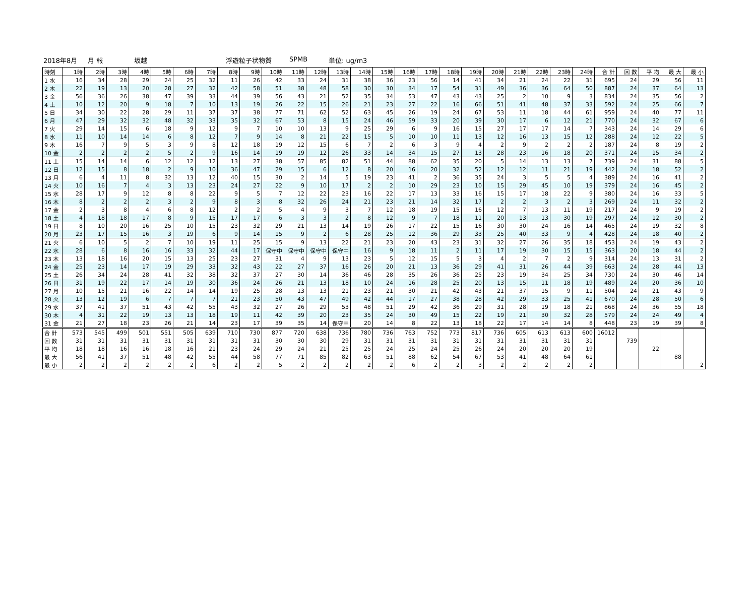2018年8月 月 報 坂越 浮遊粒子状物質 SPMB 単位: ug/m3
| 時刻 | 1時 | 2時 | 3時 | 4時 | 5時 | 6時 | 7時 | 8時 | 9時 | 10時 | 11時 | 12時 | 13時 | 14時 | 15時 | 16時 | 17時 | 18時 | 19時 | 20時 | 21時 | 22時 | 23時 | 24時 | 合 計 | 回 数 | 平 均 | 最 大 | 最 小 |
| --- | --- | --- | --- | --- | --- | --- | --- | --- | --- | --- | --- | --- | --- | --- | --- | --- | --- | --- | --- | --- | --- | --- | --- | --- | --- | --- | --- | --- | --- |
| 1 水 | 16 | 34 | 28 | 29 | 24 | 25 | 32 | 11 | 26 | 42 | 33 | 24 | 31 | 38 | 36 | 23 | 56 | 14 | 41 | 34 | 21 | 24 | 22 | 31 | 695 | 24 | 29 | 56 | 11 |
| 2 木 | 22 | 19 | 13 | 20 | 28 | 27 | 32 | 42 | 58 | 51 | 38 | 48 | 58 | 30 | 30 | 34 | 17 | 54 | 31 | 49 | 36 | 36 | 64 | 50 | 887 | 24 | 37 | 64 | 13 |
| 3 金 | 56 | 36 | 26 | 38 | 47 | 39 | 33 | 44 | 39 | 56 | 43 | 21 | 52 | 35 | 34 | 53 | 47 | 43 | 43 | 25 | 2 | 10 | 9 | 3 | 834 | 24 | 35 | 56 | 2 |
| 4 土 | 10 | 12 | 20 | 9 | 18 | 7 | 10 | 13 | 19 | 26 | 22 | 15 | 26 | 21 | 23 | 27 | 22 | 16 | 66 | 51 | 41 | 48 | 37 | 33 | 592 | 24 | 25 | 66 | 7 |
| 5 日 | 34 | 30 | 22 | 28 | 29 | 11 | 37 | 37 | 38 | 77 | 71 | 62 | 52 | 63 | 45 | 26 | 19 | 24 | 67 | 53 | 11 | 18 | 44 | 61 | 959 | 24 | 40 | 77 | 11 |
| 6 月 | 47 | 29 | 32 | 32 | 48 | 32 | 33 | 35 | 32 | 67 | 53 | 8 | 15 | 24 | 46 | 59 | 33 | 20 | 39 | 30 | 17 | 6 | 12 | 21 | 770 | 24 | 32 | 67 | 6 |
| 7 火 | 29 | 14 | 15 | 6 | 18 | 9 | 12 | 9 | 7 | 10 | 10 | 13 | 9 | 25 | 29 | 6 | 9 | 16 | 15 | 27 | 17 | 17 | 14 | 7 | 343 | 24 | 14 | 29 | 6 |
| 8 水 | 11 | 10 | 14 | 14 | 6 | 8 | 12 | 7 | 9 | 14 | 8 | 21 | 22 | 15 | 5 | 10 | 10 | 11 | 13 | 12 | 16 | 13 | 15 | 12 | 288 | 24 | 12 | 22 | 5 |
| 9 木 | 16 | 7 | 9 | 5 | 3 | 9 | 8 | 12 | 18 | 19 | 12 | 15 | 6 | 7 | 2 | 6 | 3 | 9 | 4 | 2 | 9 | 2 | 2 | 2 | 187 | 24 | 8 | 19 | 2 |
| 10 金 | 2 | 2 | 2 | 2 | 5 | 2 | 9 | 16 | 14 | 19 | 19 | 12 | 26 | 33 | 14 | 34 | 15 | 27 | 13 | 28 | 23 | 16 | 18 | 20 | 371 | 24 | 15 | 34 | 2 |
| 11 土 | 15 | 14 | 14 | 6 | 12 | 12 | 12 | 13 | 27 | 38 | 57 | 85 | 82 | 51 | 44 | 88 | 62 | 35 | 20 | 5 | 14 | 13 | 13 | 7 | 739 | 24 | 31 | 88 | 5 |
| 12 日 | 12 | 15 | 8 | 18 | 2 | 9 | 10 | 36 | 47 | 29 | 15 | 6 | 12 | 8 | 20 | 16 | 20 | 32 | 52 | 12 | 12 | 11 | 21 | 19 | 442 | 24 | 18 | 52 | 2 |
| 13 月 | 6 | 4 | 11 | 8 | 32 | 13 | 12 | 40 | 15 | 30 | 2 | 14 | 5 | 19 | 23 | 41 | 2 | 36 | 35 | 24 | 3 | 5 | 5 | 4 | 389 | 24 | 16 | 41 | 2 |
| 14 火 | 10 | 16 | 7 | 4 | 3 | 13 | 23 | 24 | 27 | 22 | 9 | 10 | 17 | 2 | 2 | 10 | 29 | 23 | 10 | 15 | 29 | 45 | 10 | 19 | 379 | 24 | 16 | 45 | 2 |
| 15 水 | 28 | 17 | 9 | 12 | 8 | 8 | 22 | 9 | 5 | 7 | 12 | 22 | 23 | 16 | 22 | 17 | 13 | 33 | 16 | 15 | 17 | 18 | 22 | 9 | 380 | 24 | 16 | 33 | 5 |
| 16 木 | 8 | 2 | 2 | 2 | 3 | 2 | 9 | 8 | 3 | 8 | 32 | 26 | 24 | 21 | 23 | 21 | 14 | 32 | 17 | 2 | 2 | 3 | 2 | 3 | 269 | 24 | 11 | 32 | 2 |
| 17 金 | 2 | 3 | 8 | 4 | 6 | 8 | 12 | 2 | 2 | 5 | 4 | 9 | 3 | 7 | 12 | 18 | 19 | 15 | 16 | 12 | 7 | 13 | 11 | 19 | 217 | 24 | 9 | 19 | 2 |
| 18 土 | 4 | 18 | 18 | 17 | 8 | 9 | 15 | 17 | 17 | 6 | 3 | 3 | 2 | 8 | 12 | 9 | 7 | 18 | 11 | 20 | 13 | 13 | 30 | 19 | 297 | 24 | 12 | 30 | 2 |
| 19 日 | 8 | 10 | 20 | 16 | 25 | 10 | 15 | 23 | 32 | 29 | 21 | 13 | 14 | 19 | 26 | 17 | 22 | 15 | 16 | 30 | 30 | 24 | 16 | 14 | 465 | 24 | 19 | 32 | 8 |
| 20 月 | 23 | 17 | 15 | 16 | 3 | 19 | 6 | 9 | 14 | 15 | 9 | 2 | 6 | 28 | 25 | 12 | 36 | 29 | 33 | 25 | 40 | 33 | 9 | 4 | 428 | 24 | 18 | 40 | 2 |
| 21 火 | 6 | 10 | 5 | 2 | 7 | 10 | 19 | 11 | 25 | 15 | 9 | 13 | 22 | 21 | 23 | 20 | 43 | 23 | 31 | 32 | 27 | 26 | 35 | 18 | 453 | 24 | 19 | 43 | 2 |
| 22 水 | 28 | 6 | 8 | 16 | 16 | 33 | 32 | 44 | 17 | 保守中 | 保守中 | 保守中 | 保守中 | 16 | 9 | 18 | 11 | 2 | 11 | 17 | 19 | 30 | 15 | 15 | 363 | 20 | 18 | 44 | 2 |
| 23 木 | 13 | 18 | 16 | 20 | 15 | 13 | 25 | 23 | 27 | 31 | 4 | 9 | 13 | 23 | 5 | 12 | 15 | 5 | 3 | 4 | 2 | 7 | 2 | 9 | 314 | 24 | 13 | 31 | 2 |
| 24 金 | 25 | 23 | 14 | 17 | 19 | 29 | 33 | 32 | 43 | 22 | 27 | 37 | 16 | 26 | 20 | 21 | 13 | 36 | 29 | 41 | 31 | 26 | 44 | 39 | 663 | 24 | 28 | 44 | 13 |
| 25 土 | 26 | 34 | 24 | 28 | 41 | 32 | 38 | 32 | 37 | 27 | 30 | 14 | 36 | 46 | 28 | 35 | 26 | 36 | 25 | 23 | 19 | 34 | 25 | 34 | 730 | 24 | 30 | 46 | 14 |
| 26 日 | 31 | 19 | 22 | 17 | 14 | 19 | 30 | 36 | 24 | 26 | 21 | 13 | 18 | 10 | 24 | 16 | 28 | 25 | 20 | 13 | 15 | 11 | 18 | 19 | 489 | 24 | 20 | 36 | 10 |
| 27 月 | 10 | 15 | 21 | 16 | 22 | 14 | 14 | 19 | 25 | 28 | 13 | 13 | 21 | 23 | 21 | 30 | 21 | 42 | 43 | 21 | 37 | 15 | 9 | 11 | 504 | 24 | 21 | 43 | 9 |
| 28 火 | 13 | 12 | 19 | 6 | 7 | 7 | 7 | 21 | 23 | 50 | 43 | 47 | 49 | 42 | 44 | 17 | 27 | 38 | 28 | 42 | 29 | 33 | 25 | 41 | 670 | 24 | 28 | 50 | 6 |
| 29 水 | 37 | 41 | 37 | 51 | 43 | 42 | 55 | 43 | 32 | 27 | 26 | 29 | 53 | 48 | 51 | 29 | 42 | 36 | 29 | 31 | 28 | 19 | 18 | 21 | 868 | 24 | 36 | 55 | 18 |
| 30 木 | 4 | 31 | 22 | 19 | 13 | 13 | 18 | 19 | 11 | 42 | 39 | 20 | 23 | 35 | 24 | 30 | 49 | 15 | 22 | 19 | 21 | 30 | 32 | 28 | 579 | 24 | 24 | 49 | 4 |
| 31 金 | 21 | 27 | 18 | 23 | 26 | 21 | 14 | 23 | 17 | 39 | 35 | 14 | 保守中 | 20 | 14 | 8 | 22 | 13 | 18 | 22 | 17 | 14 | 14 | 8 | 448 | 23 | 19 | 39 | 8 |
| 合 計 | 573 | 545 | 499 | 501 | 551 | 505 | 639 | 710 | 730 | 877 | 720 | 638 | 736 | 780 | 736 | 763 | 752 | 773 | 817 | 736 | 605 | 613 | 613 | 600 | 16012 | | | | |
| 回 数 | 31 | 31 | 31 | 31 | 31 | 31 | 31 | 31 | 31 | 30 | 30 | 30 | 29 | 31 | 31 | 31 | 31 | 31 | 31 | 31 | 31 | 31 | 31 | 31 | | 739 | | | |
| 平 均 | 18 | 18 | 16 | 16 | 18 | 16 | 21 | 23 | 24 | 29 | 24 | 21 | 25 | 25 | 24 | 25 | 24 | 25 | 26 | 24 | 20 | 20 | 20 | 19 | | | 22 | | |
| 最 大 | 56 | 41 | 37 | 51 | 48 | 42 | 55 | 44 | 58 | 77 | 71 | 85 | 82 | 63 | 51 | 88 | 62 | 54 | 67 | 53 | 41 | 48 | 64 | 61 | | | | 88 | |
| 最 小 | 2 | 2 | 2 | 2 | 2 | 2 | 6 | 2 | 2 | 5 | 2 | 2 | 2 | 2 | 2 | 6 | 2 | 2 | 3 | 2 | 2 | 2 | 2 | 2 | | | | | 2 |